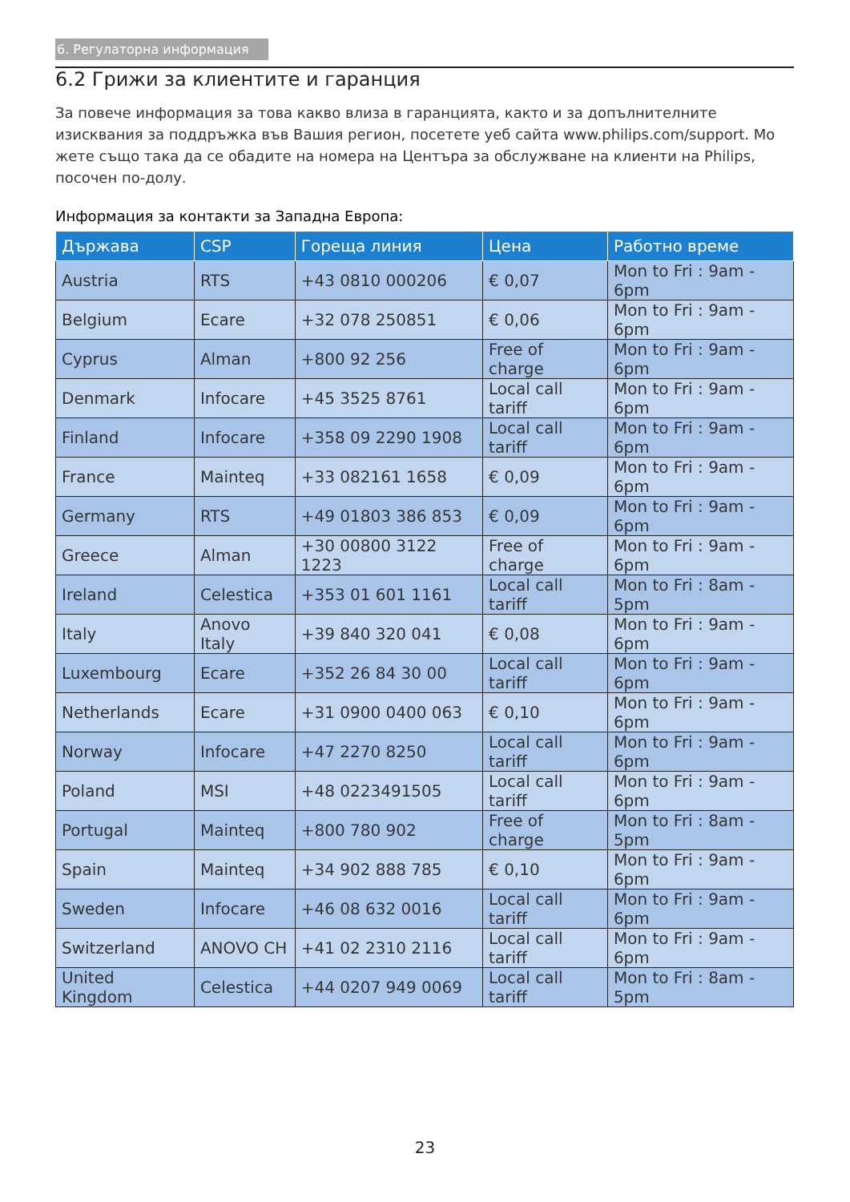6. Регулаторна информация
6.2 Грижи за клиентите и гаранция
За повече информация за това какво влиза в гаранцията, както и за допълнителните изисквания за поддръжка във Вашия регион, посетете уеб сайта www.philips.com/support. Мо жете също така да се обадите на номера на Центъра за обслужване на клиенти на Philips, посочен по-долу.
Информация за контакти за Западна Европа:
| Държава | CSP | Гореща линия | Цена | Работно време |
| --- | --- | --- | --- | --- |
| Austria | RTS | +43 0810 000206 | € 0,07 | Mon to Fri : 9am - 6pm |
| Belgium | Ecare | +32 078 250851 | € 0,06 | Mon to Fri : 9am - 6pm |
| Cyprus | Alman | +800 92 256 | Free of charge | Mon to Fri : 9am - 6pm |
| Denmark | Infocare | +45 3525 8761 | Local call tariff | Mon to Fri : 9am - 6pm |
| Finland | Infocare | +358 09 2290 1908 | Local call tariff | Mon to Fri : 9am - 6pm |
| France | Mainteq | +33 082161 1658 | € 0,09 | Mon to Fri : 9am - 6pm |
| Germany | RTS | +49 01803 386 853 | € 0,09 | Mon to Fri : 9am - 6pm |
| Greece | Alman | +30 00800 3122 1223 | Free of charge | Mon to Fri : 9am - 6pm |
| Ireland | Celestica | +353 01 601 1161 | Local call tariff | Mon to Fri : 8am - 5pm |
| Italy | Anovo Italy | +39 840 320 041 | € 0,08 | Mon to Fri : 9am - 6pm |
| Luxembourg | Ecare | +352 26 84 30 00 | Local call tariff | Mon to Fri : 9am - 6pm |
| Netherlands | Ecare | +31 0900 0400 063 | € 0,10 | Mon to Fri : 9am - 6pm |
| Norway | Infocare | +47 2270 8250 | Local call tariff | Mon to Fri : 9am - 6pm |
| Poland | MSI | +48 0223491505 | Local call tariff | Mon to Fri : 9am - 6pm |
| Portugal | Mainteq | +800 780 902 | Free of charge | Mon to Fri : 8am - 5pm |
| Spain | Mainteq | +34 902 888 785 | € 0,10 | Mon to Fri : 9am - 6pm |
| Sweden | Infocare | +46 08 632 0016 | Local call tariff | Mon to Fri : 9am - 6pm |
| Switzerland | ANOVO CH | +41 02 2310 2116 | Local call tariff | Mon to Fri : 9am - 6pm |
| United Kingdom | Celestica | +44 0207 949 0069 | Local call tariff | Mon to Fri : 8am - 5pm |
23